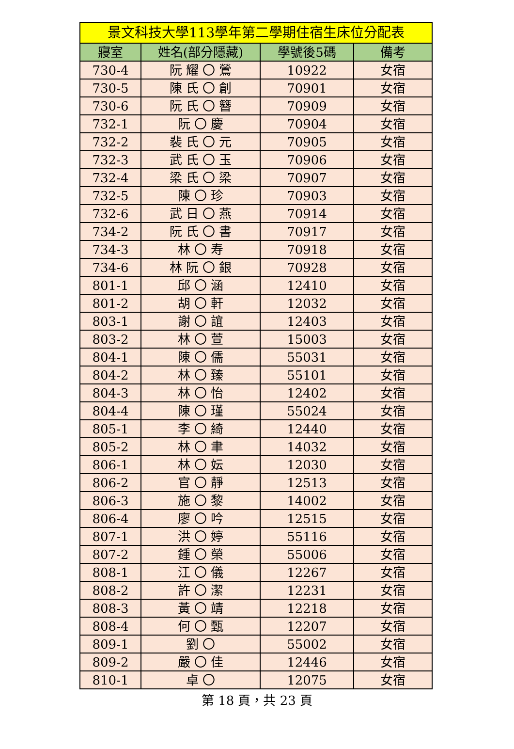| 景文科技大學113學年第二學期住宿生床位分配表 | | | |
| --- | --- | --- | --- |
| 寢室 | 姓名(部分隱藏) | 學號後5碼 | 備考 |
| 730-4 | 阮 耀 〇 鶯 | 10922 | 女宿 |
| 730-5 | 陳 氏 〇 創 | 70901 | 女宿 |
| 730-6 | 阮 氏 〇 簪 | 70909 | 女宿 |
| 732-1 | 阮 〇 慶 | 70904 | 女宿 |
| 732-2 | 裴 氏 〇 元 | 70905 | 女宿 |
| 732-3 | 武 氏 〇 玉 | 70906 | 女宿 |
| 732-4 | 梁 氏 〇 梁 | 70907 | 女宿 |
| 732-5 | 陳 〇 珍 | 70903 | 女宿 |
| 732-6 | 武 日 〇 燕 | 70914 | 女宿 |
| 734-2 | 阮 氏 〇 書 | 70917 | 女宿 |
| 734-3 | 林 〇 寿 | 70918 | 女宿 |
| 734-6 | 林 阮 〇 銀 | 70928 | 女宿 |
| 801-1 | 邱 〇 涵 | 12410 | 女宿 |
| 801-2 | 胡 〇 軒 | 12032 | 女宿 |
| 803-1 | 謝 〇 誼 | 12403 | 女宿 |
| 803-2 | 林 〇 萱 | 15003 | 女宿 |
| 804-1 | 陳 〇 儒 | 55031 | 女宿 |
| 804-2 | 林 〇 臻 | 55101 | 女宿 |
| 804-3 | 林 〇 怡 | 12402 | 女宿 |
| 804-4 | 陳 〇 瑾 | 55024 | 女宿 |
| 805-1 | 李 〇 綺 | 12440 | 女宿 |
| 805-2 | 林 〇 聿 | 14032 | 女宿 |
| 806-1 | 林 〇 妘 | 12030 | 女宿 |
| 806-2 | 官 〇 靜 | 12513 | 女宿 |
| 806-3 | 施 〇 黎 | 14002 | 女宿 |
| 806-4 | 廖 〇 吟 | 12515 | 女宿 |
| 807-1 | 洪 〇 婷 | 55116 | 女宿 |
| 807-2 | 鍾 〇 榮 | 55006 | 女宿 |
| 808-1 | 江 〇 儀 | 12267 | 女宿 |
| 808-2 | 許 〇 潔 | 12231 | 女宿 |
| 808-3 | 黃 〇 靖 | 12218 | 女宿 |
| 808-4 | 何 〇 甄 | 12207 | 女宿 |
| 809-1 | 劉 〇 | 55002 | 女宿 |
| 809-2 | 嚴 〇 佳 | 12446 | 女宿 |
| 810-1 | 卓 〇 | 12075 | 女宿 |
第 18 頁，共 23 頁